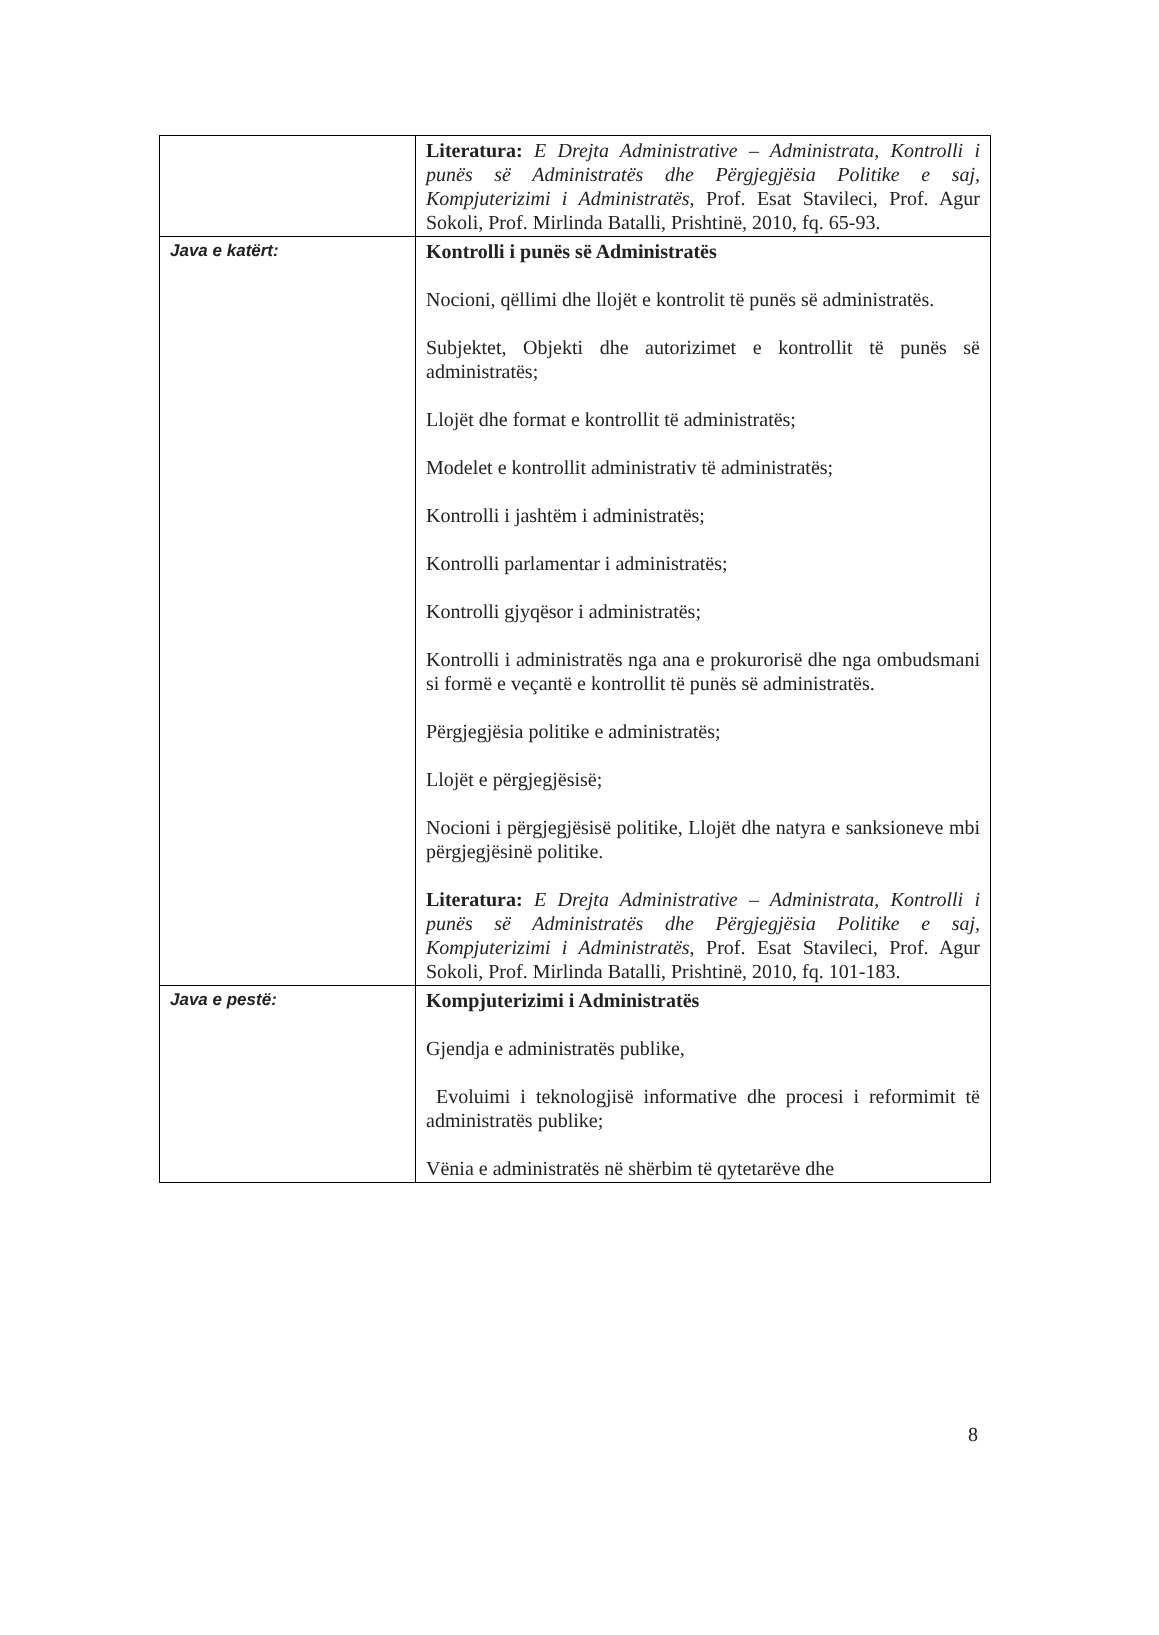| | Literatura: E Drejta Administrative – Administrata, Kontrolli i punës së Administratës dhe Përgjegjësia Politike e saj, Kompjuterizimi i Administratës , Prof. Esat Stavileci, Prof. Agur Sokoli, Prof. Mirlinda Batalli, Prishtinë, 2010, fq. 65-93. |
| Java e katërt: | Kontrolli i punës së Administratës Nocioni, qëllimi dhe llojët e kontrolit të punës së administratës. Subjektet, Objekti dhe autorizimet e kontrollit të punës së administratës; Llojët dhe format e kontrollit të administratës; Modelet e kontrollit administrativ të administratës; Kontrolli i jashtëm i administratës; Kontrolli parlamentar i administratës; Kontrolli gjyqësor i administratës; Kontrolli i administratës nga ana e prokurorisë dhe nga ombudsmani si formë e veçantë e kontrollit të punës së administratës. Përgjegjësia politike e administratës; Llojët e përgjegjësisë; Nocioni i përgjegjësisë politike, Llojët dhe natyra e sanksioneve mbi përgjegjësinë politike. Literatura: E Drejta Administrative – Administrata, Kontrolli i punës së Administratës dhe Përgjegjësia Politike e saj, Kompjuterizimi i Administratës , Prof. Esat Stavileci, Prof. Agur Sokoli, Prof. Mirlinda Batalli, Prishtinë, 2010, fq. 101-183. |
| Java e pestë: | Kompjuterizimi i Administratës Gjendja e administratës publike, Evoluimi i teknologjisë informative dhe procesi i reformimit të administratës publike; Vënia e administratës në shërbim të qytetarëve dhe |
8